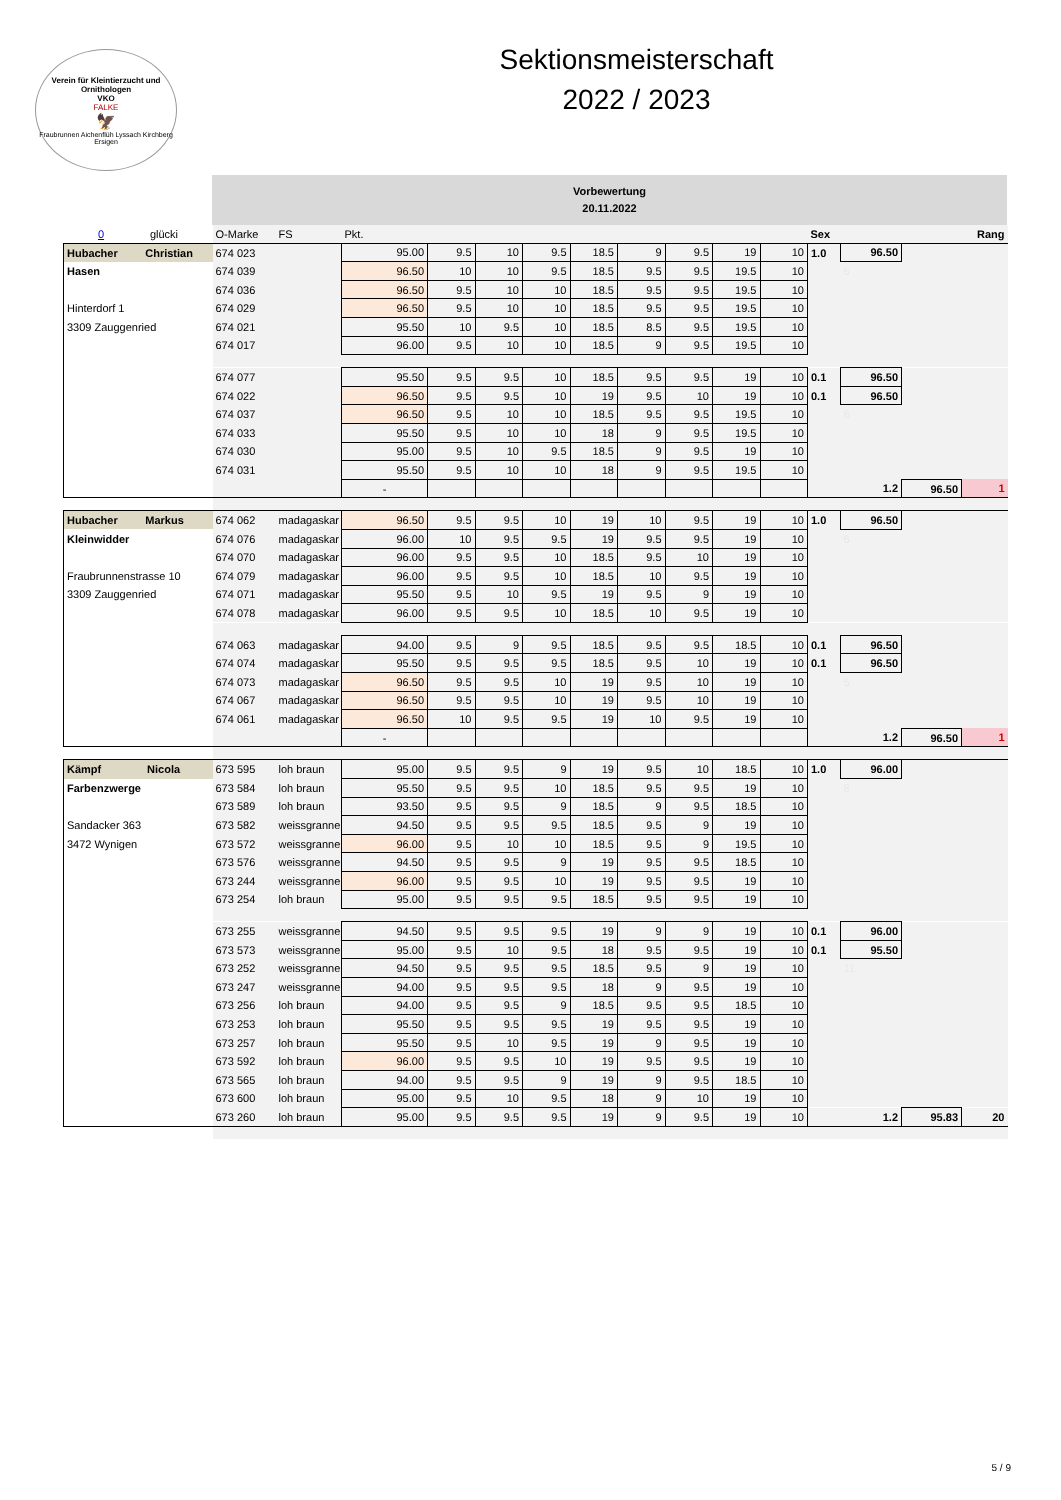Verein für Kleintierzucht und Ornithologen
VKO
FALKE
🦅
Fraubrunnen Aichenflüh Lyssach Kirchberg Ersigen
Sektionsmeisterschaft
2022 / 2023
Vorbewertung
20.11.2022
| 0 glücki | O-Marke | FS | Pkt. | | | | | | | | | Sex | | | Rang |
| Hubacher Christian | 674 023 | | 95.00 | 9.5 | 10 | 9.5 | 18.5 | 9 | 9.5 | 19 | 10 | 1.0 | 96.50 | | |
| Hasen | 674 039 | | 96.50 | 10 | 10 | 9.5 | 18.5 | 9.5 | 9.5 | 19.5 | 10 | | 6 | | |
| | 674 036 | | 96.50 | 9.5 | 10 | 10 | 18.5 | 9.5 | 9.5 | 19.5 | 10 | | | | |
| Hinterdorf 1 | 674 029 | | 96.50 | 9.5 | 10 | 10 | 18.5 | 9.5 | 9.5 | 19.5 | 10 | | | | |
| 3309 Zauggenried | 674 021 | | 95.50 | 10 | 9.5 | 10 | 18.5 | 8.5 | 9.5 | 19.5 | 10 | | | | |
| | 674 017 | | 96.00 | 9.5 | 10 | 10 | 18.5 | 9 | 9.5 | 19.5 | 10 | | | | |
| | 674 077 | | 95.50 | 9.5 | 9.5 | 10 | 18.5 | 9.5 | 9.5 | 19 | 10 | 0.1 | 96.50 | | |
| | 674 022 | | 96.50 | 9.5 | 9.5 | 10 | 19 | 9.5 | 10 | 19 | 10 | 0.1 | 96.50 | | |
| | 674 037 | | 96.50 | 9.5 | 10 | 10 | 18.5 | 9.5 | 9.5 | 19.5 | 10 | | 6 | | |
| | 674 033 | | 95.50 | 9.5 | 10 | 10 | 18 | 9 | 9.5 | 19.5 | 10 | | | | |
| | 674 030 | | 95.00 | 9.5 | 10 | 9.5 | 18.5 | 9 | 9.5 | 19 | 10 | | | | |
| | 674 031 | | 95.50 | 9.5 | 10 | 10 | 18 | 9 | 9.5 | 19.5 | 10 | | | | |
| | | | - | | | | | | | | | | 1.2 | 96.50 | 1 |
| Hubacher Markus | 674 062 | madagaskar | 96.50 | 9.5 | 9.5 | 10 | 19 | 10 | 9.5 | 19 | 10 | 1.0 | 96.50 | | |
| Kleinwidder | 674 076 | madagaskar | 96.00 | 10 | 9.5 | 9.5 | 19 | 9.5 | 9.5 | 19 | 10 | | 6 | | |
| | 674 070 | madagaskar | 96.00 | 9.5 | 9.5 | 10 | 18.5 | 9.5 | 10 | 19 | 10 | | | | |
| Fraubrunnenstrasse 10 | 674 079 | madagaskar | 96.00 | 9.5 | 9.5 | 10 | 18.5 | 10 | 9.5 | 19 | 10 | | | | |
| 3309 Zauggenried | 674 071 | madagaskar | 95.50 | 9.5 | 10 | 9.5 | 19 | 9.5 | 9 | 19 | 10 | | | | |
| | 674 078 | madagaskar | 96.00 | 9.5 | 9.5 | 10 | 18.5 | 10 | 9.5 | 19 | 10 | | | | |
| | 674 063 | madagaskar | 94.00 | 9.5 | 9 | 9.5 | 18.5 | 9.5 | 9.5 | 18.5 | 10 | 0.1 | 96.50 | | |
| | 674 074 | madagaskar | 95.50 | 9.5 | 9.5 | 9.5 | 18.5 | 9.5 | 10 | 19 | 10 | 0.1 | 96.50 | | |
| | 674 073 | madagaskar | 96.50 | 9.5 | 9.5 | 10 | 19 | 9.5 | 10 | 19 | 10 | | 5 | | |
| | 674 067 | madagaskar | 96.50 | 9.5 | 9.5 | 10 | 19 | 9.5 | 10 | 19 | 10 | | | | |
| | 674 061 | madagaskar | 96.50 | 10 | 9.5 | 9.5 | 19 | 10 | 9.5 | 19 | 10 | | | | |
| | | | - | | | | | | | | | | 1.2 | 96.50 | 1 |
| Kämpf Nicola | 673 595 | loh braun | 95.00 | 9.5 | 9.5 | 9 | 19 | 9.5 | 10 | 18.5 | 10 | 1.0 | 96.00 | | |
| Farbenzwerge | 673 584 | loh braun | 95.50 | 9.5 | 9.5 | 10 | 18.5 | 9.5 | 9.5 | 19 | 10 | | 8 | | |
| | 673 589 | loh braun | 93.50 | 9.5 | 9.5 | 9 | 18.5 | 9 | 9.5 | 18.5 | 10 | | | | |
| Sandacker 363 | 673 582 | weissgranne | 94.50 | 9.5 | 9.5 | 9.5 | 18.5 | 9.5 | 9 | 19 | 10 | | | | |
| 3472 Wynigen | 673 572 | weissgranne | 96.00 | 9.5 | 10 | 10 | 18.5 | 9.5 | 9 | 19.5 | 10 | | | | |
| | 673 576 | weissgranne | 94.50 | 9.5 | 9.5 | 9 | 19 | 9.5 | 9.5 | 18.5 | 10 | | | | |
| | 673 244 | weissgranne | 96.00 | 9.5 | 9.5 | 10 | 19 | 9.5 | 9.5 | 19 | 10 | | | | |
| | 673 254 | loh braun | 95.00 | 9.5 | 9.5 | 9.5 | 18.5 | 9.5 | 9.5 | 19 | 10 | | | | |
| | 673 255 | weissgranne | 94.50 | 9.5 | 9.5 | 9.5 | 19 | 9 | 9 | 19 | 10 | 0.1 | 96.00 | | |
| | 673 573 | weissgranne | 95.00 | 9.5 | 10 | 9.5 | 18 | 9.5 | 9.5 | 19 | 10 | 0.1 | 95.50 | | |
| | 673 252 | weissgranne | 94.50 | 9.5 | 9.5 | 9.5 | 18.5 | 9.5 | 9 | 19 | 10 | | 11 | | |
| | 673 247 | weissgranne | 94.00 | 9.5 | 9.5 | 9.5 | 18 | 9 | 9.5 | 19 | 10 | | | | |
| | 673 256 | loh braun | 94.00 | 9.5 | 9.5 | 9 | 18.5 | 9.5 | 9.5 | 18.5 | 10 | | | | |
| | 673 253 | loh braun | 95.50 | 9.5 | 9.5 | 9.5 | 19 | 9.5 | 9.5 | 19 | 10 | | | | |
| | 673 257 | loh braun | 95.50 | 9.5 | 10 | 9.5 | 19 | 9 | 9.5 | 19 | 10 | | | | |
| | 673 592 | loh braun | 96.00 | 9.5 | 9.5 | 10 | 19 | 9.5 | 9.5 | 19 | 10 | | | | |
| | 673 565 | loh braun | 94.00 | 9.5 | 9.5 | 9 | 19 | 9 | 9.5 | 18.5 | 10 | | | | |
| | 673 600 | loh braun | 95.00 | 9.5 | 10 | 9.5 | 18 | 9 | 10 | 19 | 10 | | | | |
| | 673 260 | loh braun | 95.00 | 9.5 | 9.5 | 9.5 | 19 | 9 | 9.5 | 19 | 10 | | 1.2 | 95.83 | 20 |
5 / 9